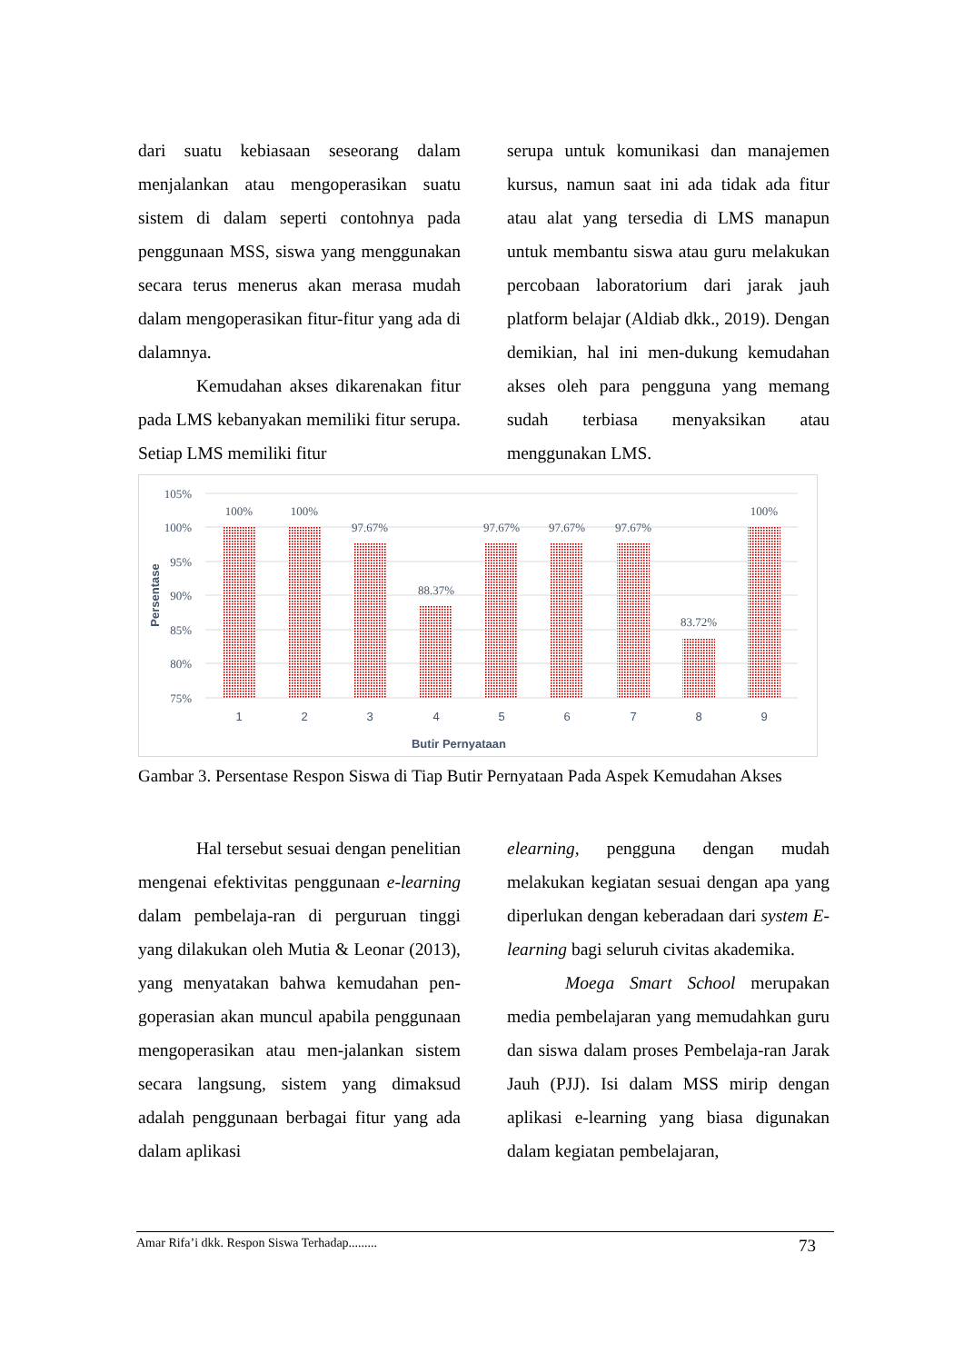dari suatu kebiasaan seseorang dalam menjalankan atau mengoperasikan suatu sistem di dalam seperti contohnya pada penggunaan MSS, siswa yang menggunakan secara terus menerus akan merasa mudah dalam mengoperasikan fitur-fitur yang ada di dalamnya.
Kemudahan akses dikarenakan fitur pada LMS kebanyakan memiliki fitur serupa. Setiap LMS memiliki fitur
serupa untuk komunikasi dan manajemen kursus, namun saat ini ada tidak ada fitur atau alat yang tersedia di LMS manapun untuk membantu siswa atau guru melakukan percobaan laboratorium dari jarak jauh platform belajar (Aldiab dkk., 2019). Dengan demikian, hal ini men-dukung kemudahan akses oleh para pengguna yang memang sudah terbiasa menyaksikan atau menggunakan LMS.
105%
100%
95%
90%
85%
80%
75%
100%
100%
97.67%
88.37%
97.67%
97.67%
97.67%
83.72%
100%
1
2
3
4
5
6
7
8
9
Butir Pernyataan
Persentase
Gambar 3. Persentase Respon Siswa di Tiap Butir Pernyataan Pada Aspek Kemudahan Akses
Hal tersebut sesuai dengan penelitian mengenai efektivitas penggunaan e-learning dalam pembelaja-ran di perguruan tinggi yang dilakukan oleh Mutia & Leonar (2013), yang menyatakan bahwa kemudahan pen-goperasian akan muncul apabila penggunaan mengoperasikan atau men-jalankan sistem secara langsung, sistem yang dimaksud adalah penggunaan berbagai fitur yang ada dalam aplikasi
elearning, pengguna dengan mudah melakukan kegiatan sesuai dengan apa yang diperlukan dengan keberadaan dari system E-learning bagi seluruh civitas akademika.
Moega Smart School merupakan media pembelajaran yang memudahkan guru dan siswa dalam proses Pembelaja-ran Jarak Jauh (PJJ). Isi dalam MSS mirip dengan aplikasi e-learning yang biasa digunakan dalam kegiatan pembelajaran,
Amar Rifa’i dkk. Respon Siswa Terhadap......... 73